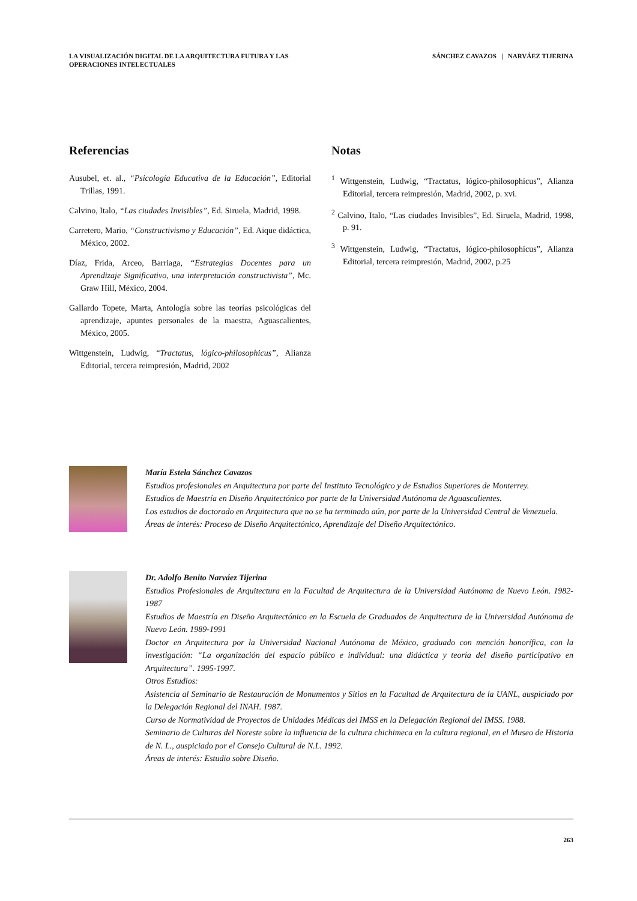LA VISUALIZACIÓN DIGITAL DE LA ARQUITECTURA FUTURA Y LAS
OPERACIONES INTELECTUALES
SÁNCHEZ CAVAZOS | NARVÁEZ TIJERINA
Referencias
Ausubel, et. al., “Psicología Educativa de la Educación”, Editorial Trillas, 1991.
Calvino, Italo, “Las ciudades Invisibles”, Ed. Siruela, Madrid, 1998.
Carretero, Mario, “Constructivismo y Educación”, Ed. Aique didáctica, México, 2002.
Díaz, Frida, Arceo, Barriaga, “Estrategias Docentes para un Aprendizaje Significativo, una interpretación constructivista”, Mc. Graw Hill, México, 2004.
Gallardo Topete, Marta, Antología sobre las teorías psicológicas del aprendizaje, apuntes personales de la maestra, Aguascalientes, México, 2005.
Wittgenstein, Ludwig, “Tractatus, lógico-philosophicus”, Alianza Editorial, tercera reimpresión, Madrid, 2002
Notas
<sup>1</sup> Wittgenstein, Ludwig, “Tractatus, lógico-philosophicus”, Alianza Editorial, tercera reimpresión, Madrid, 2002, p. xvi.
<sup>2</sup> Calvino, Italo, “Las ciudades Invisibles”, Ed. Siruela, Madrid, 1998, p. 91.
<sup>3</sup> Wittgenstein, Ludwig, “Tractatus, lógico-philosophicus”, Alianza Editorial, tercera reimpresión, Madrid, 2002, p.25
María Estela Sánchez Cavazos
Estudios profesionales en Arquitectura por parte del Instituto Tecnológico y de Estudios Superiores de Monterrey.
Estudios de Maestría en Diseño Arquitectónico por parte de la Universidad Autónoma de Aguascalientes.
Los estudios de doctorado en Arquitectura que no se ha terminado aún, por parte de la Universidad Central de Venezuela.
Áreas de interés: Proceso de Diseño Arquitectónico, Aprendizaje del Diseño Arquitectónico.
Dr. Adolfo Benito Narváez Tijerina
Estudios Profesionales de Arquitectura en la Facultad de Arquitectura de la Universidad Autónoma de Nuevo León. 1982-1987
Estudios de Maestría en Diseño Arquitectónico en la Escuela de Graduados de Arquitectura de la Universidad Autónoma de Nuevo León. 1989-1991
Doctor en Arquitectura por la Universidad Nacional Autónoma de México, graduado con mención honorífica, con la investigación: “La organización del espacio público e individual: una didáctica y teoría del diseño participativo en Arquitectura”. 1995-1997.
Otros Estudios:
Asistencia al Seminario de Restauración de Monumentos y Sitios en la Facultad de Arquitectura de la UANL, auspiciado por la Delegación Regional del INAH. 1987.
Curso de Normatividad de Proyectos de Unidades Médicas del IMSS en la Delegación Regional del IMSS. 1988.
Seminario de Culturas del Noreste sobre la influencia de la cultura chichimeca en la cultura regional, en el Museo de Historia de N. L., auspiciado por el Consejo Cultural de N.L. 1992.
Áreas de interés: Estudio sobre Diseño.
263